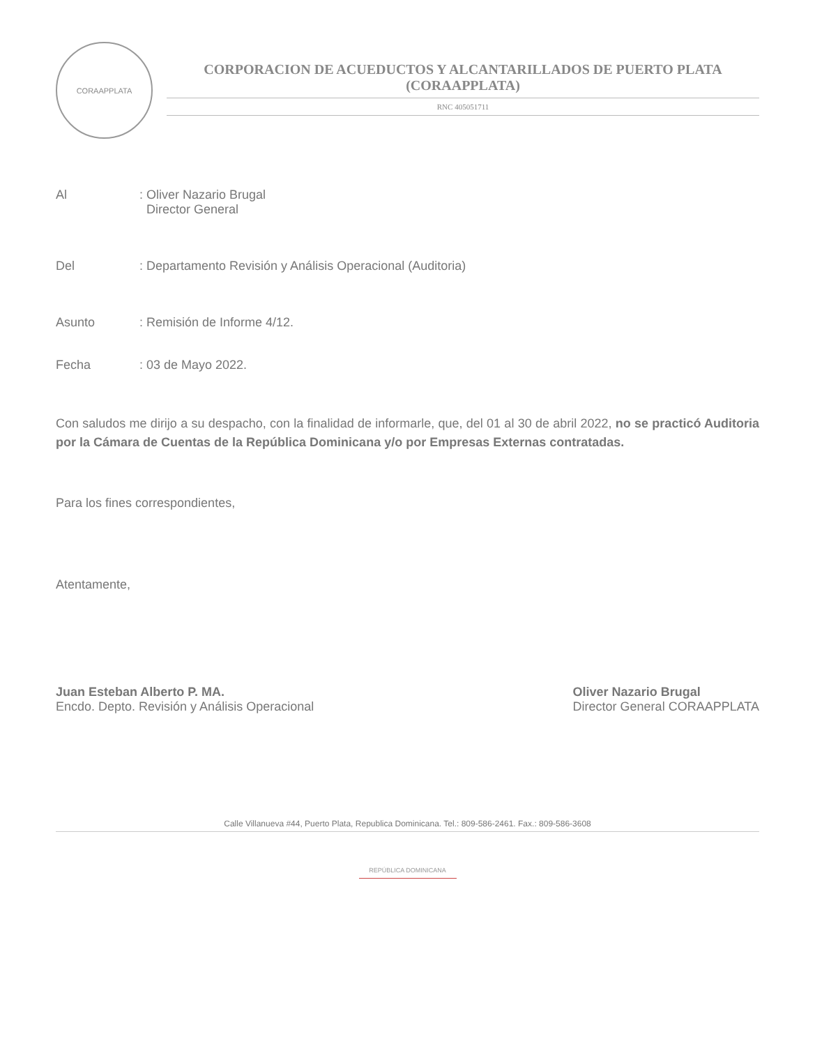CORAAPPLATA
CORPORACION DE ACUEDUCTOS Y ALCANTARILLADOS DE PUERTO PLATA
(CORAAPPLATA)
RNC 405051711
Al : Oliver Nazario Brugal
Director General
Del : Departamento Revisión y Análisis Operacional (Auditoria)
Asunto : Remisión de Informe 4/12.
Fecha : 03 de Mayo 2022.
Con saludos me dirijo a su despacho, con la finalidad de informarle, que, del 01 al 30 de abril 2022, no se practicó Auditoria por la Cámara de Cuentas de la República Dominicana y/o por Empresas Externas contratadas.
Para los fines correspondientes,
Atentamente,
Juan Esteban Alberto P. MA.
Encdo. Depto. Revisión y Análisis Operacional
Oliver Nazario Brugal
Director General CORAAPPLATA
Calle Villanueva #44, Puerto Plata, Republica Dominicana. Tel.: 809-586-2461. Fax.: 809-586-3608
REPÚBLICA DOMINICANA